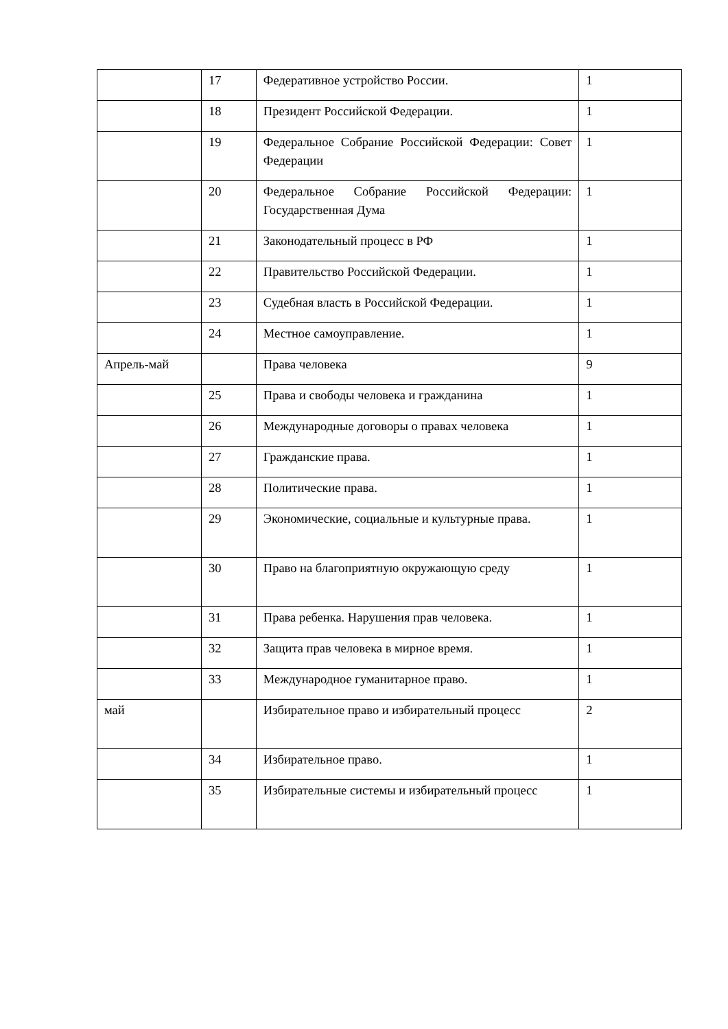| | 17 | Федеративное устройство России. | 1 |
| | 18 | Президент Российской Федерации. | 1 |
| | 19 | Федеральное Собрание Российской Федерации: Совет Федерации | 1 |
| | 20 | Федеральное Собрание Российской Федерации: Государственная Дума | 1 |
| | 21 | Законодательный процесс в РФ | 1 |
| | 22 | Правительство Российской Федерации. | 1 |
| | 23 | Судебная власть в Российской Федерации. | 1 |
| | 24 | Местное самоуправление. | 1 |
| Апрель-май | | Права человека | 9 |
| | 25 | Права и свободы человека и гражданина | 1 |
| | 26 | Международные договоры о правах человека | 1 |
| | 27 | Гражданские права. | 1 |
| | 28 | Политические права. | 1 |
| | 29 | Экономические, социальные и культурные права. | 1 |
| | 30 | Право на благоприятную окружающую среду | 1 |
| | 31 | Права ребенка. Нарушения прав человека. | 1 |
| | 32 | Защита прав человека в мирное время. | 1 |
| | 33 | Международное гуманитарное право. | 1 |
| май | | Избирательное право и избирательный процесс | 2 |
| | 34 | Избирательное право. | 1 |
| | 35 | Избирательные системы и избирательный процесс | 1 |